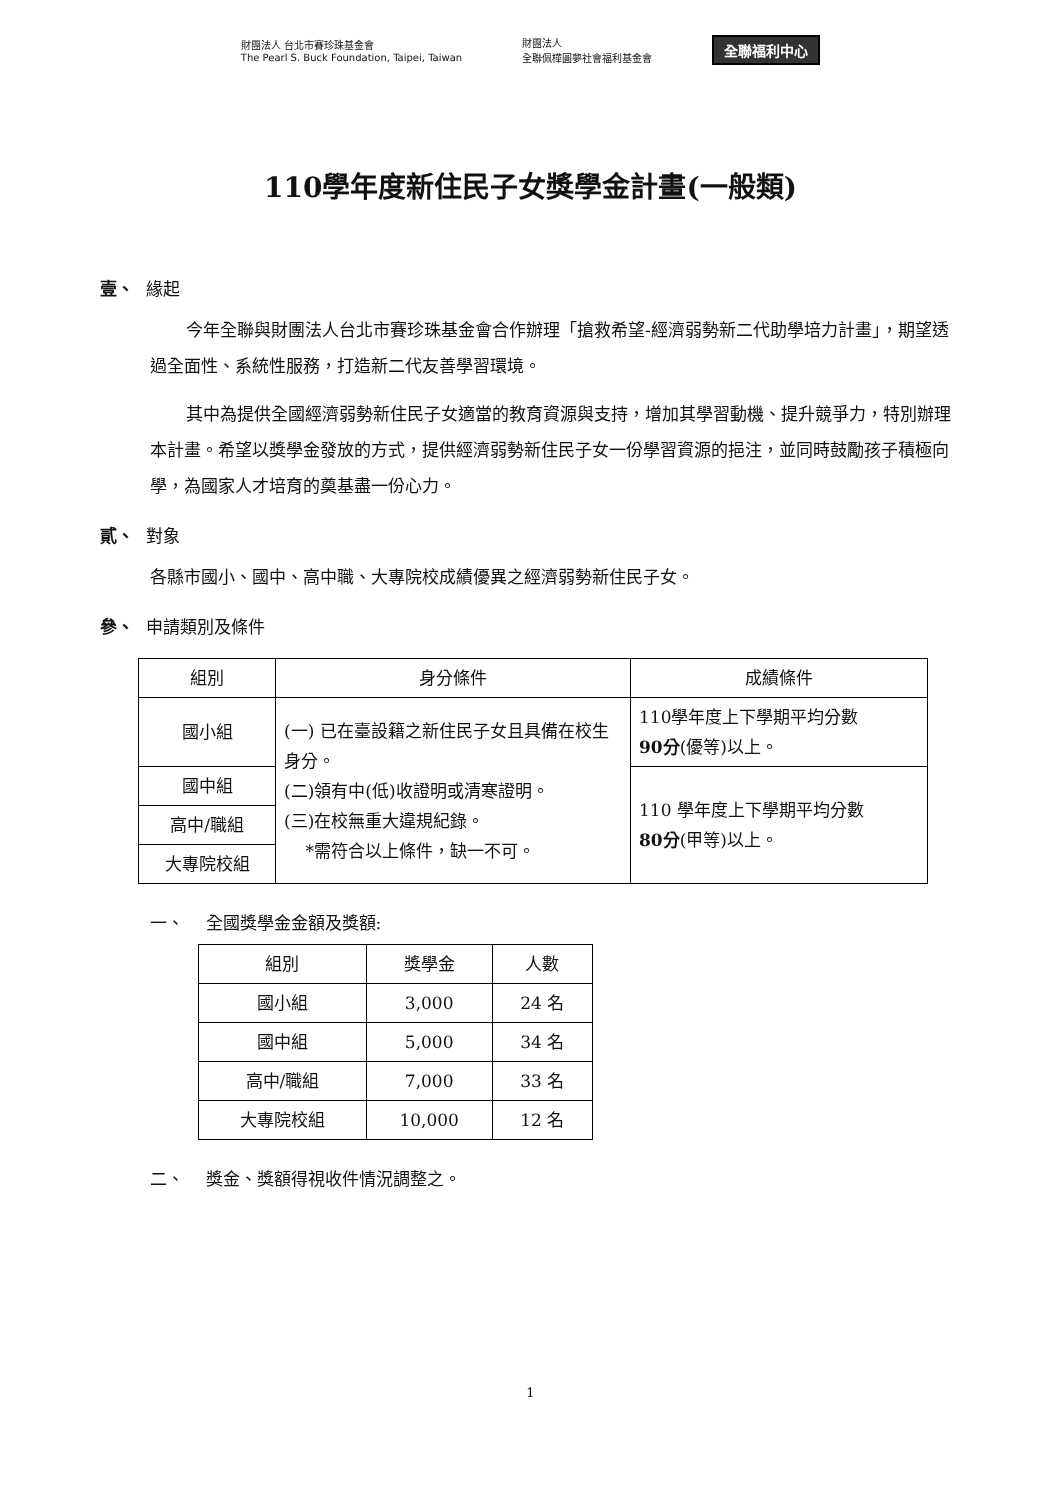財團法人 台北市賽珍珠基金會
The Pearl S. Buck Foundation, Taipei, Taiwan 財團法人
全聯佩樺圓夢社會福利基金會 全聯福利中心
110學年度新住民子女獎學金計畫(一般類)
壹、 緣起
今年全聯與財團法人台北市賽珍珠基金會合作辦理「搶救希望-經濟弱勢新二代助學培力計畫」，期望透過全面性、系統性服務，打造新二代友善學習環境。
其中為提供全國經濟弱勢新住民子女適當的教育資源與支持，增加其學習動機、提升競爭力，特別辦理本計畫。希望以獎學金發放的方式，提供經濟弱勢新住民子女一份學習資源的挹注，並同時鼓勵孩子積極向學，為國家人才培育的奠基盡一份心力。
貳、 對象
各縣市國小、國中、高中職、大專院校成績優異之經濟弱勢新住民子女。
參、 申請類別及條件
| 組別 | 身分條件 | 成績條件 |
| --- | --- | --- |
| 國小組 | (一) 已在臺設籍之新住民子女且具備在校生身分。 (二)領有中(低)收證明或清寒證明。 (三)在校無重大違規紀錄。 *需符合以上條件，缺一不可。 | 110學年度上下學期平均分數 90分 (優等)以上。 |
| 國中組 | | 110 學年度上下學期平均分數 80分 (甲等)以上。 |
| 高中/職組 | | |
| 大專院校組 | | |
一、 全國獎學金金額及獎額:
| 組別 | 獎學金 | 人數 |
| --- | --- | --- |
| 國小組 | 3,000 | 24 名 |
| 國中組 | 5,000 | 34 名 |
| 高中/職組 | 7,000 | 33 名 |
| 大專院校組 | 10,000 | 12 名 |
二、 獎金、獎額得視收件情況調整之。
1